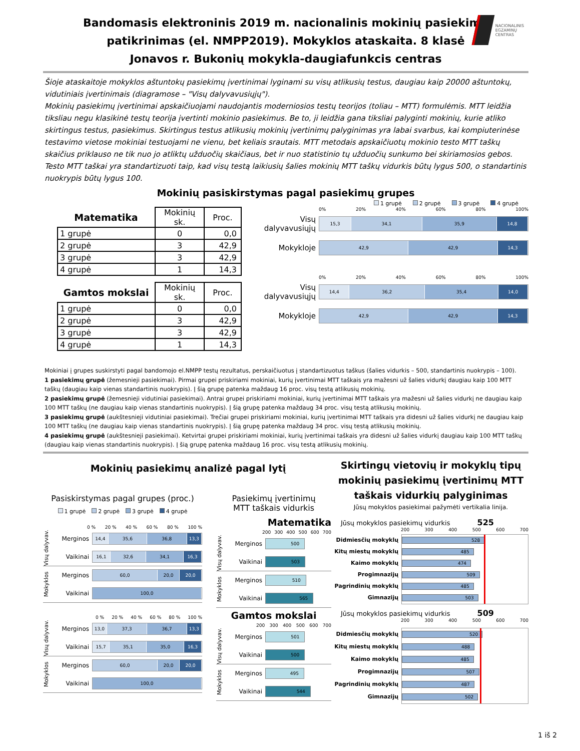NACIONALINIS
EGZAMINŲ
CENTRAS
Bandomasis elektroninis 2019 m. nacionalinis mokinių pasiekimų
patikrinimas (el. NMPP2019). Mokyklos ataskaita. 8 klasė
Jonavos r. Bukonių mokykla-daugiafunkcis centras
Šioje ataskaitoje mokyklos aštuntokų pasiekimų įvertinimai lyginami su visų atlikusių testus, daugiau kaip 20000 aštuntokų, vidutiniais įvertinimais (diagramose – "Visų dalyvavusiųjų").
Mokinių pasiekimų įvertinimai apskaičiuojami naudojantis moderniosios testų teorijos (toliau – MTT) formulėmis. MTT leidžia tiksliau negu klasikinė testų teorija įvertinti mokinio pasiekimus. Be to, ji leidžia gana tiksliai palyginti mokinių, kurie atliko skirtingus testus, pasiekimus. Skirtingus testus atlikusių mokinių įvertinimų palyginimas yra labai svarbus, kai kompiuterinėse testavimo vietose mokiniai testuojami ne vienu, bet keliais srautais. MTT metodais apskaičiuotų mokinio testo MTT taškų skaičius priklauso ne tik nuo jo atliktų užduočių skaičiaus, bet ir nuo statistinio tų užduočių sunkumo bei skiriamosios gebos. Testo MTT taškai yra standartizuoti taip, kad visų testą laikiusių šalies mokinių MTT taškų vidurkis būtų lygus 500, o standartinis nuokrypis būtų lygus 100.
Mokinių pasiskirstymas pagal pasiekimų grupes
1 grupė 2 grupė 3 grupė 4 grupė
| Matematika | Mokinių sk. | Proc. |
| --- | --- | --- |
| 1 grupė | 0 | 0,0 |
| 2 grupė | 3 | 42,9 |
| 3 grupė | 3 | 42,9 |
| 4 grupė | 1 | 14,3 |
| Gamtos mokslai | Mokinių sk. | Proc. |
| --- | --- | --- |
| 1 grupė | 0 | 0,0 |
| 2 grupė | 3 | 42,9 |
| 3 grupė | 3 | 42,9 |
| 4 grupė | 1 | 14,3 |
0% 20% 40% 60% 80% 100%
Visų dalyvavusiųjų
15,3 34,1 35,9 14,8
Mokykloje
42,9 42,9 14,3
0% 20% 40% 60% 80% 100%
Visų dalyvavusiųjų
14,4 36,2 35,4 14,0
Mokykloje
42,9 42,9 14,3
Mokiniai į grupes suskirstyti pagal bandomojo el.NMPP testų rezultatus, perskaičiuotus į standartizuotus taškus (šalies vidurkis – 500, standartinis nuokrypis – 100).
1 pasiekimų grupė (žemesnieji pasiekimai). Pirmai grupei priskiriami mokiniai, kurių įvertinimai MTT taškais yra mažesni už šalies vidurkį daugiau kaip 100 MTT taškų (daugiau kaip vienas standartinis nuokrypis). Į šią grupę patenka maždaug 16 proc. visų testą atlikusių mokinių.
2 pasiekimų grupė (žemesnieji vidutiniai pasiekimai). Antrai grupei priskiriami mokiniai, kurių įvertinimai MTT taškais yra mažesni už šalies vidurkį ne daugiau kaip 100 MTT taškų (ne daugiau kaip vienas standartinis nuokrypis). Į šią grupę patenka maždaug 34 proc. visų testą atlikusių mokinių.
3 pasiekimų grupė (aukštesnieji vidutiniai pasiekimai). Trečiai grupei priskiriami mokiniai, kurių įvertinimai MTT taškais yra didesni už šalies vidurkį ne daugiau kaip 100 MTT taškų (ne daugiau kaip vienas standartinis nuokrypis). Į šią grupę patenka maždaug 34 proc. visų testą atlikusių mokinių.
4 pasiekimų grupė (aukštesnieji pasiekimai). Ketvirtai grupei priskiriami mokiniai, kurių įvertinimai taškais yra didesni už šalies vidurkį daugiau kaip 100 MTT taškų (daugiau kaip vienas standartinis nuokrypis). Į šią grupę patenka maždaug 16 proc. visų testą atlikusių mokinių.
Mokinių pasiekimų analizė pagal lytį
Pasiskirstymas pagal grupes (proc.)
1 grupė 2 grupė 3 grupė 4 grupė
0 % 20 % 40 % 60 % 80 % 100 %
Visų dalyvav.
Merginos
14,4 35,6 36,8 13,3
Vaikinai
16,1 32,6 34,1 16,3
Mokyklos
Merginos
60,0 20,0 20,0
Vaikinai
100,0
0 % 20 % 40 % 60 % 80 % 100 %
Visų dalyvav.
Merginos
13,0 37,3 36,7 13,3
Vaikinai
15,7 35,1 35,0 16,3
Mokyklos
Merginos
60,0 20,0 20,0
Vaikinai
100,0
Pasiekimų įvertinimų
MTT taškais vidurkis
Matematika
200 300 400 500 600 700
Visų dalyvav.
Merginos
500
Vaikinai
503
Mokyklos
Merginos
510
Vaikinai
565
Gamtos mokslai
200 300 400 500 600 700
Visų dalyvav.
Merginos
501
Vaikinai
500
Mokyklos
Merginos
495
Vaikinai
544
Skirtingų vietovių ir mokyklų tipų mokinių pasiekimų įvertinimų MTT taškais vidurkių palyginimas
Jūsų mokyklos pasiekimai pažymėti vertikalia linija.
Jūsų mokyklos pasiekimų vidurkis 525
200 300 400 500 600 700
Didmiesčių mokyklų
Kitų miestų mokyklų
Kaimo mokyklų
Progimnazijų
Pagrindinių mokyklų
Gimnazijų
528
485
474
509
485
503
Jūsų mokyklos pasiekimų vidurkis 509
200 300 400 500 600 700
Didmiesčių mokyklų
Kitų miestų mokyklų
Kaimo mokyklų
Progimnazijų
Pagrindinių mokyklų
Gimnazijų
520
488
485
507
487
502
1 iš 2